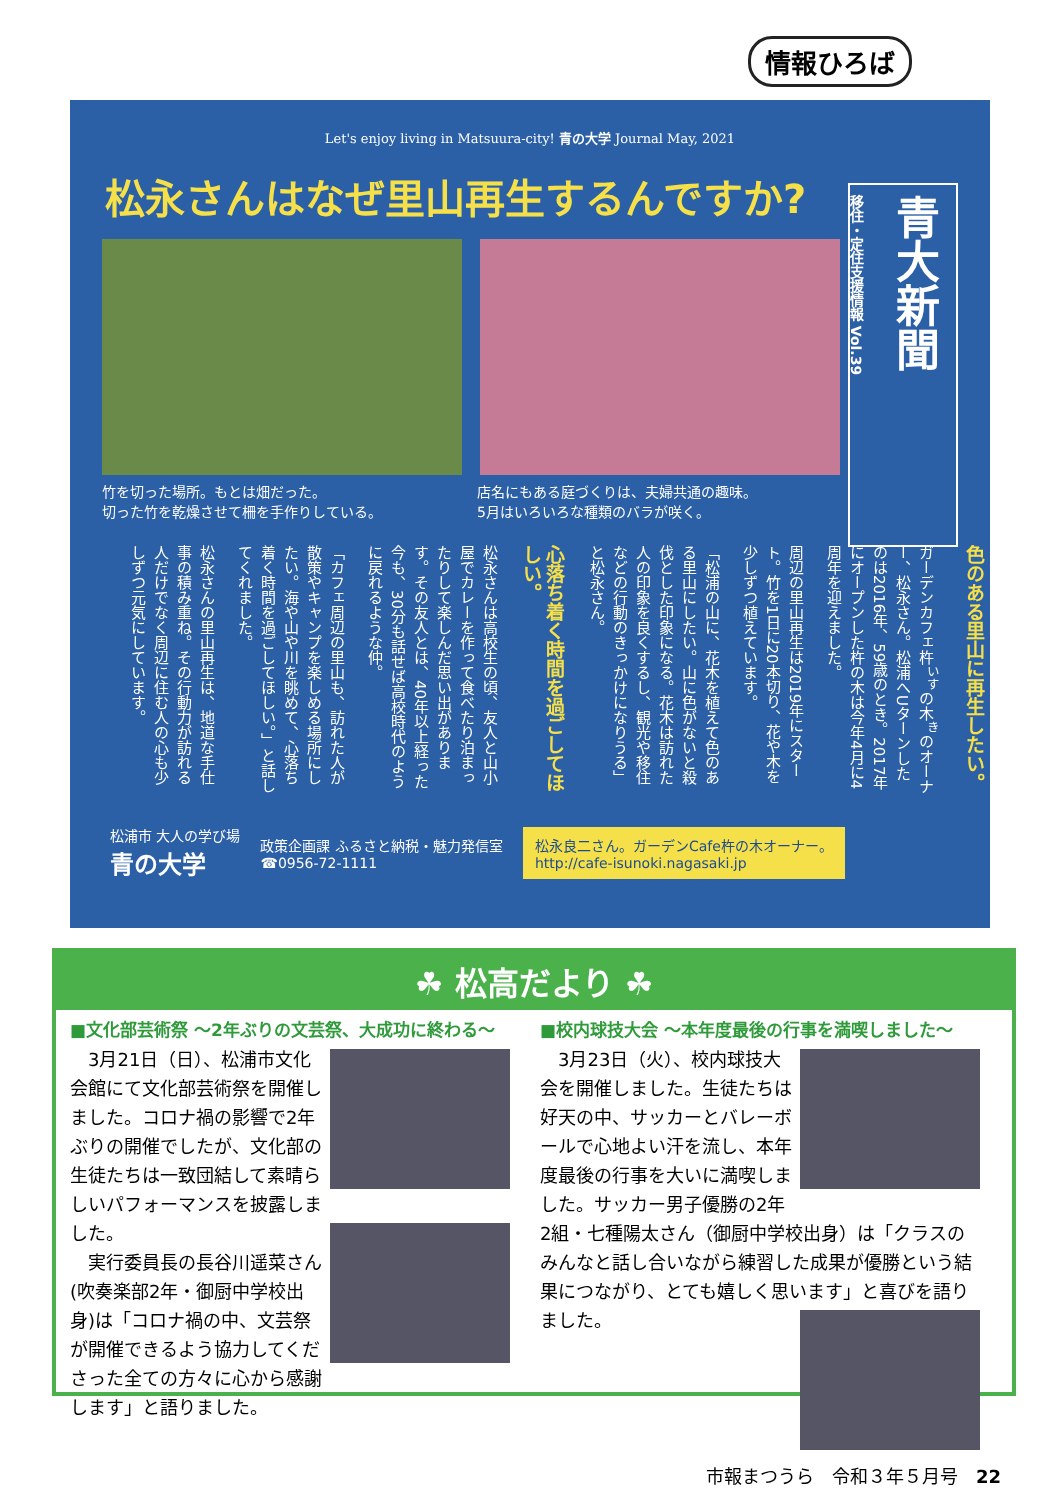情報ひろば
Let's enjoy living in Matsuura-city! 青の大学 Journal May, 2021
松永さんはなぜ里山再生するんですか?
青大新聞
移住・定住支援情報 Vol.39
竹を切った場所。もとは畑だった。
切った竹を乾燥させて柵を手作りしている。
店名にもある庭づくりは、夫婦共通の趣味。
5月はいろいろな種類のバラが咲く。
色のある里山に再生したい。
ガーデンカフェ杵<sup>いす</sup>の木<sup>き</sup>のオーナー、松永さん。松浦へUターンしたのは2016年、59歳のとき。2017年にオープンした杵の木は今年4月に4周年を迎えました。
周辺の里山再生は2019年にスタート。竹を1日に20本切り、花や木を少しずつ植えています。
「松浦の山に、花木を植えて色のある里山にしたい。山に色がないと殺伐とした印象になる。花木は訪れた人の印象を良くするし、観光や移住などの行動のきっかけになりうる」と松永さん。
心落ち着く時間を過ごしてほしい。
松永さんは高校生の頃、友人と山小屋でカレーを作って食べたり泊まったりして楽しんだ思い出があります。その友人とは、40年以上経った今も、30分も話せば高校時代のように戻れるような仲。
「カフェ周辺の里山も、訪れた人が散策やキャンプを楽しめる場所にしたい。海や山や川を眺めて、心落ち着く時間を過ごしてほしい。」と話してくれました。
松永さんの里山再生は、地道な手仕事の積み重ね。その行動力が訪れる人だけでなく周辺に住む人の心も少しずつ元気にしています。
松浦市 大人の学び場
青の大学
政策企画課 ふるさと納税・魅力発信室
☎0956-72-1111
松永良二さん。ガーデンCafe杵の木オーナー。
http://cafe-isunoki.nagasaki.jp
☘ 松高だより ☘
■文化部芸術祭 ～2年ぶりの文芸祭、大成功に終わる～
　3月21日（日）、松浦市文化会館にて文化部芸術祭を開催しました。コロナ禍の影響で2年ぶりの開催でしたが、文化部の生徒たちは一致団結して素晴らしいパフォーマンスを披露しました。
　実行委員長の長谷川遥菜さん(吹奏楽部2年・御厨中学校出身)は「コロナ禍の中、文芸祭が開催できるよう協力してくださった全ての方々に心から感謝します」と語りました。
■校内球技大会 ～本年度最後の行事を満喫しました～
　3月23日（火）、校内球技大会を開催しました。生徒たちは好天の中、サッカーとバレーボールで心地よい汗を流し、本年度最後の行事を大いに満喫しました。サッカー男子優勝の2年2組・七種陽太さん（御厨中学校出身）は「クラスのみんなと話し合いながら練習した成果が優勝という結果につながり、とても嬉しく思います」と喜びを語りました。
市報まつうら　令和３年５月号　22